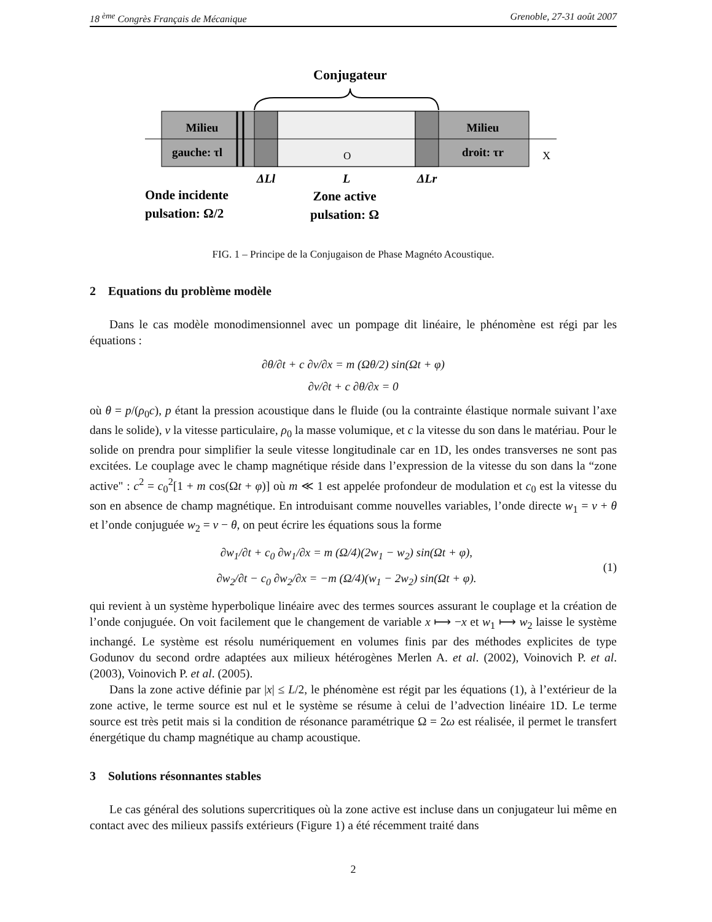18 <sup>ème</sup> Congrès Français de Mécanique Grenoble, 27-31 août 2007
Conjugateur
Milieu
gauche: τl
Milieu
droit: τr
O
X
ΔLl
L
ΔLr
Onde incidente
pulsation: Ω/2
Zone active
pulsation: Ω
FIG. 1 – Principe de la Conjugaison de Phase Magnéto Acoustique.
2 Equations du problème modèle
Dans le cas modèle monodimensionnel avec un pompage dit linéaire, le phénomène est régi par les équations :
∂θ/∂t + c ∂v/∂x = m (Ωθ/2) sin(Ωt + φ)
∂v/∂t + c ∂θ/∂x = 0
où θ = p/(ρ<sub>0</sub>c), p étant la pression acoustique dans le fluide (ou la contrainte élastique normale suivant l’axe dans le solide), v la vitesse particulaire, ρ<sub>0</sub> la masse volumique, et c la vitesse du son dans le matériau. Pour le solide on prendra pour simplifier la seule vitesse longitudinale car en 1D, les ondes transverses ne sont pas excitées. Le couplage avec le champ magnétique réside dans l’expression de la vitesse du son dans la “zone active" : c<sup>2</sup> = c<sub>0</sub><sup>2</sup>[1 + m cos(Ωt + φ)] où m ≪ 1 est appelée profondeur de modulation et c<sub>0</sub> est la vitesse du son en absence de champ magnétique. En introduisant comme nouvelles variables, l’onde directe w<sub>1</sub> = v + θ et l’onde conjuguée w<sub>2</sub> = v − θ, on peut écrire les équations sous la forme
∂w<sub>1</sub>/∂t + c<sub>0</sub> ∂w<sub>1</sub>/∂x = m (Ω/4)(2w<sub>1</sub> − w<sub>2</sub>) sin(Ωt + φ),
∂w<sub>2</sub>/∂t − c<sub>0</sub> ∂w<sub>2</sub>/∂x = −m (Ω/4)(w<sub>1</sub> − 2w<sub>2</sub>) sin(Ωt + φ).
(1)
qui revient à un système hyperbolique linéaire avec des termes sources assurant le couplage et la création de l’onde conjuguée. On voit facilement que le changement de variable x ⟼ −x et w<sub>1</sub> ⟼ w<sub>2</sub> laisse le système inchangé. Le système est résolu numériquement en volumes finis par des méthodes explicites de type Godunov du second ordre adaptées aux milieux hétérogènes Merlen A. et al. (2002), Voinovich P. et al. (2003), Voinovich P. et al. (2005).
Dans la zone active définie par |x| ≤ L/2, le phénomène est régit par les équations (1), à l’extérieur de la zone active, le terme source est nul et le système se résume à celui de l’advection linéaire 1D. Le terme source est très petit mais si la condition de résonance paramétrique Ω = 2ω est réalisée, il permet le transfert énergétique du champ magnétique au champ acoustique.
3 Solutions résonnantes stables
Le cas général des solutions supercritiques où la zone active est incluse dans un conjugateur lui même en contact avec des milieux passifs extérieurs (Figure 1) a été récemment traité dans
2